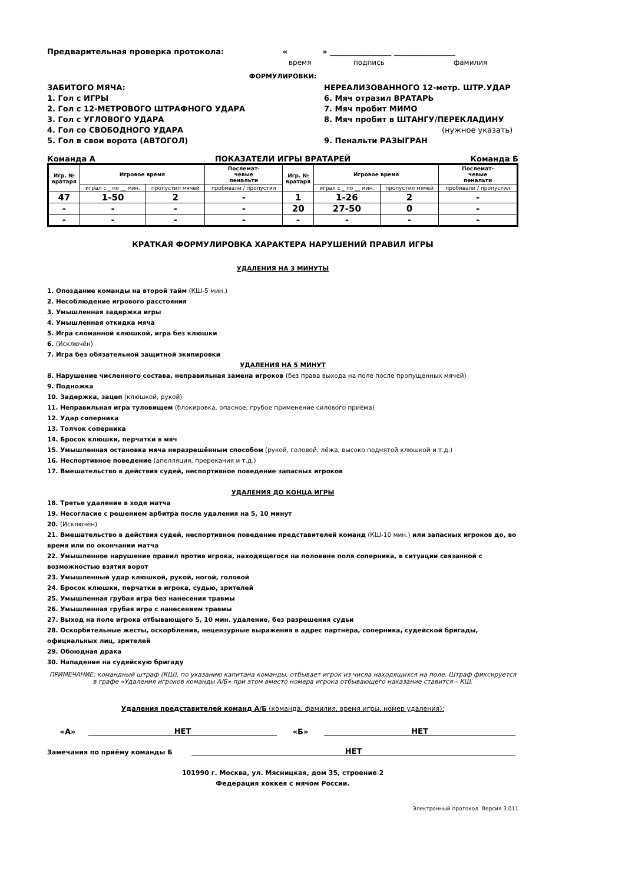Предварительная проверка протокола: « » ________________ ________________
время подпись фамилия
ФОРМУЛИРОВКИ:
ЗАБИТОГО МЯЧА:
1. Гол с ИГРЫ
2. Гол с 12-МЕТРОВОГО ШТРАФНОГО УДАРА
3. Гол с УГЛОВОГО УДАРА
4. Гол со СВОБОДНОГО УДАРА
5. Гол в свои ворота (АВТОГОЛ)
НЕРЕАЛИЗОВАННОГО 12-метр. ШТР.УДАР
6. Мяч отразил ВРАТАРЬ
7. Мяч пробит МИМО
8. Мяч пробит в ШТАНГУ/ПЕРЕКЛАДИНУ
(нужное указать)
9. Пенальти РАЗЫГРАН
Команда А ПОКАЗАТЕЛИ ИГРЫ ВРАТАРЕЙ Команда Б
| Игр. № вратаря | Игровое время | | Послемат- чевые пенальти | Игр. № вратаря | Игровое время | | Послемат- чевые пенальти |
| --- | --- | --- | --- | --- | --- | --- | --- |
| | играл с _ по __ мин. | пропустил мячей | пробивали / пропустил | | играл с _ по __ мин. | пропустил мячей | пробивали / пропустил |
| 47 | 1-50 | 2 | - | 1 | 1-26 | 2 | - |
| - | - | - | - | 20 | 27-50 | 0 | - |
| - | - | - | - | - | - | - | - |
КРАТКАЯ ФОРМУЛИРОВКА ХАРАКТЕРА НАРУШЕНИЙ ПРАВИЛ ИГРЫ
УДАЛЕНИЯ НА 3 МИНУТЫ
1. Опоздание команды на второй тайм (КШ-5 мин.)
2. Несоблюдение игрового расстояния
3. Умышленная задержка игры
4. Умышленная откидка мяча
5. Игра сломанной клюшкой, игра без клюшки
6. (Исключён)
7. Игра без обязательной защитной экипировки
УДАЛЕНИЯ НА 5 МИНУТ
8. Нарушение численного состава, неправильная замена игроков (без права выхода на поле после пропущенных мячей)
9. Подножка
10. Задержка, зацеп (клюшкой, рукой)
11. Неправильная игра туловищем (блокировка, опасное, грубое применение силового приёма)
12. Удар соперника
13. Толчок соперника
14. Бросок клюшки, перчатки в мяч
15. Умышленная остановка мяча неразрешённым способом (рукой, головой, лёжа, высоко поднятой клюшкой и т.д.)
16. Неспортивное поведение (апелляция, пререкания и т.д.)
17. Вмешательство в действия судей, неспортивное поведение запасных игроков
УДАЛЕНИЯ ДО КОНЦА ИГРЫ
18. Третье удаление в ходе матча
19. Несогласие с решением арбитра после удаления на 5, 10 минут
20. (Исключён)
21. Вмешательство в действия судей, неспортивное поведение представителей команд (КШ-10 мин.) или запасных игроков до, во время или по окончании матча
22. Умышленное нарушение правил против игрока, находящегося на половине поля соперника, в ситуации связанной с возможностью взятия ворот
23. Умышленный удар клюшкой, рукой, ногой, головой
24. Бросок клюшки, перчатки в игрока, судью, зрителей
25. Умышленная грубая игра без нанесения травмы
26. Умышленная грубая игра с нанесением травмы
27. Выход на поле игрока отбывающего 5, 10 мин. удаление, без разрешения судьи
28. Оскорбительные жесты, оскорбления, нецензурные выражения в адрес партнёра, соперника, судейской бригады, официальных лиц, зрителей
29. Обоюдная драка
30. Нападение на судейскую бригаду
ПРИМЕЧАНИЕ: командный штраф (КШ), по указанию капитана команды, отбывает игрок из числа находящихся на поле. Штраф фиксируется в графе «Удаления игроков команды А/Б» при этом вместо номера игрока отбывающего наказание ставится – КШ.
Удаления представителей команд А/Б (команда, фамилия, время игры, номер удаления):
«А» НЕТ «Б» НЕТ
Замечания по приёму команды Б НЕТ
101990 г. Москва, ул. Мясницкая, дом 35, строение 2
Федерация хоккея с мячом России.
Электронный протокол. Версия 3.011